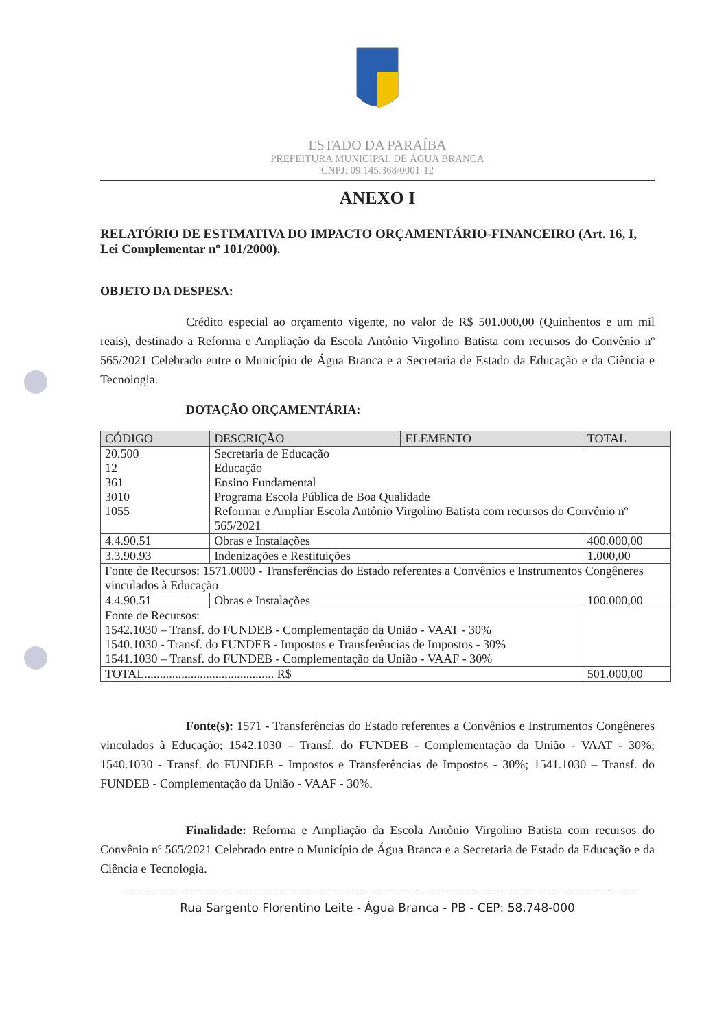ESTADO DA PARAÍBA
PREFEITURA MUNICIPAL DE ÁGUA BRANCA
CNPJ: 09.145.368/0001-12
ANEXO I
RELATÓRIO DE ESTIMATIVA DO IMPACTO ORÇAMENTÁRIO-FINANCEIRO (Art. 16, I, Lei Complementar nº 101/2000).
OBJETO DA DESPESA:
Crédito especial ao orçamento vigente, no valor de R$ 501.000,00 (Quinhentos e um mil reais), destinado a Reforma e Ampliação da Escola Antônio Virgolino Batista com recursos do Convênio nº 565/2021 Celebrado entre o Município de Água Branca e a Secretaria de Estado da Educação e da Ciência e Tecnologia.
DOTAÇÃO ORÇAMENTÁRIA:
| CÓDIGO | DESCRIÇÃO | ELEMENTO | TOTAL | |
| --- | --- | --- | --- | --- |
| 20.500 12 361 3010 1055 | Secretaria de Educação Educação Ensino Fundamental Programa Escola Pública de Boa Qualidade Reformar e Ampliar Escola Antônio Virgolino Batista com recursos do Convênio nº 565/2021 | | | |
| 4.4.90.51 | Obras e Instalações | | | 400.000,00 |
| 3.3.90.93 | Indenizações e Restituições | | | 1.000,00 |
| Fonte de Recursos: 1571.0000 - Transferências do Estado referentes a Convênios e Instrumentos Congêneres vinculados à Educação | | | | |
| 4.4.90.51 | Obras e Instalações | | | 100.000,00 |
| Fonte de Recursos: 1542.1030 – Transf. do FUNDEB - Complementação da União - VAAT - 30% 1540.1030 - Transf. do FUNDEB - Impostos e Transferências de Impostos - 30% 1541.1030 – Transf. do FUNDEB - Complementação da União - VAAF - 30% | | | | |
| TOTAL.......................................... R$ | | | | 501.000,00 |
Fonte(s): 1571 - Transferências do Estado referentes a Convênios e Instrumentos Congêneres vinculados à Educação; 1542.1030 – Transf. do FUNDEB - Complementação da União - VAAT - 30%; 1540.1030 - Transf. do FUNDEB - Impostos e Transferências de Impostos - 30%; 1541.1030 – Transf. do FUNDEB - Complementação da União - VAAF - 30%.
Finalidade: Reforma e Ampliação da Escola Antônio Virgolino Batista com recursos do Convênio nº 565/2021 Celebrado entre o Município de Água Branca e a Secretaria de Estado da Educação e da Ciência e Tecnologia.
Rua Sargento Florentino Leite - Água Branca - PB - CEP: 58.748-000